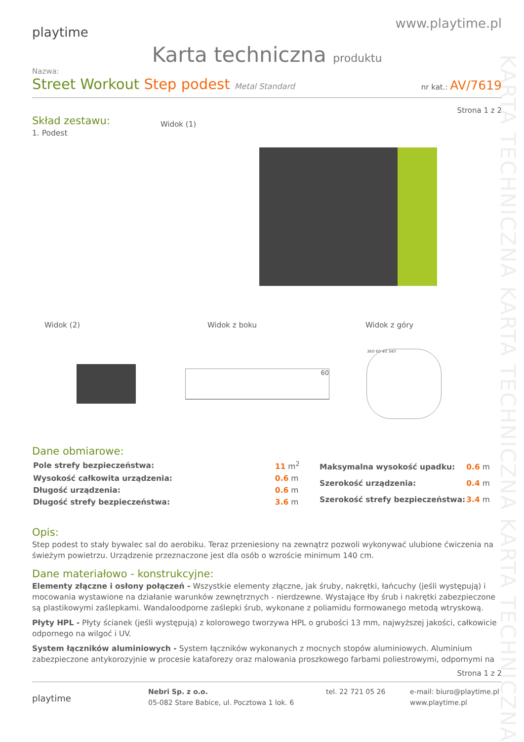KARTA TECHNICZNA KARTA TECHNICZNA KARTA TECHNICZNA
playtime
www.playtime.pl
Karta techniczna produktu
Nazwa:
Street Workout Step podest Metal Standard
nr kat.: AV/7619
Strona 1 z 2
Skład zestawu:
1. Podest
Widok (1)
Widok (2) Widok z boku Widok z góry
60
360 60 40 340
Dane obmiarowe:
| Pole strefy bezpieczeństwa: | 11 m<sup>2</sup> |
| Wysokość całkowita urządzenia: | 0.6 m |
| Długość urządzenia: | 0.6 m |
| Długość strefy bezpieczeństwa: | 3.6 m |
| Maksymalna wysokość upadku: | 0.6 m |
| Szerokość urządzenia: | 0.4 m |
| Szerokość strefy bezpieczeństwa: | 3.4 m |
Opis:
Step podest to stały bywalec sal do aerobiku. Teraz przeniesiony na zewnątrz pozwoli wykonywać ulubione ćwiczenia na świeżym powietrzu. Urządzenie przeznaczone jest dla osób o wzroście minimum 140 cm.
Dane materiałowo - konstrukcyjne:
Elementy złączne i osłony połączeń - Wszystkie elementy złączne, jak śruby, nakrętki, łańcuchy (jeśli występują) i mocowania wystawione na działanie warunków zewnętrznych - nierdzewne. Wystające łby śrub i nakrętki zabezpieczone są plastikowymi zaślepkami. Wandaloodporne zaślepki śrub, wykonane z poliamidu formowanego metodą wtryskową.
Płyty HPL - Płyty ścianek (jeśli występują) z kolorowego tworzywa HPL o grubości 13 mm, najwyższej jakości, całkowicie odpornego na wilgoć i UV.
System łączników aluminiowych - System łączników wykonanych z mocnych stopów aluminiowych. Aluminium zabezpieczone antykorozyjnie w procesie kataforezy oraz malowania proszkowego farbami poliestrowymi, odpornymi na
Strona 1 z 2
playtime
Nebri Sp. z o.o.
05-082 Stare Babice, ul. Pocztowa 1 lok. 6
tel. 22 721 05 26 e-mail: biuro@playtime.pl
www.playtime.pl